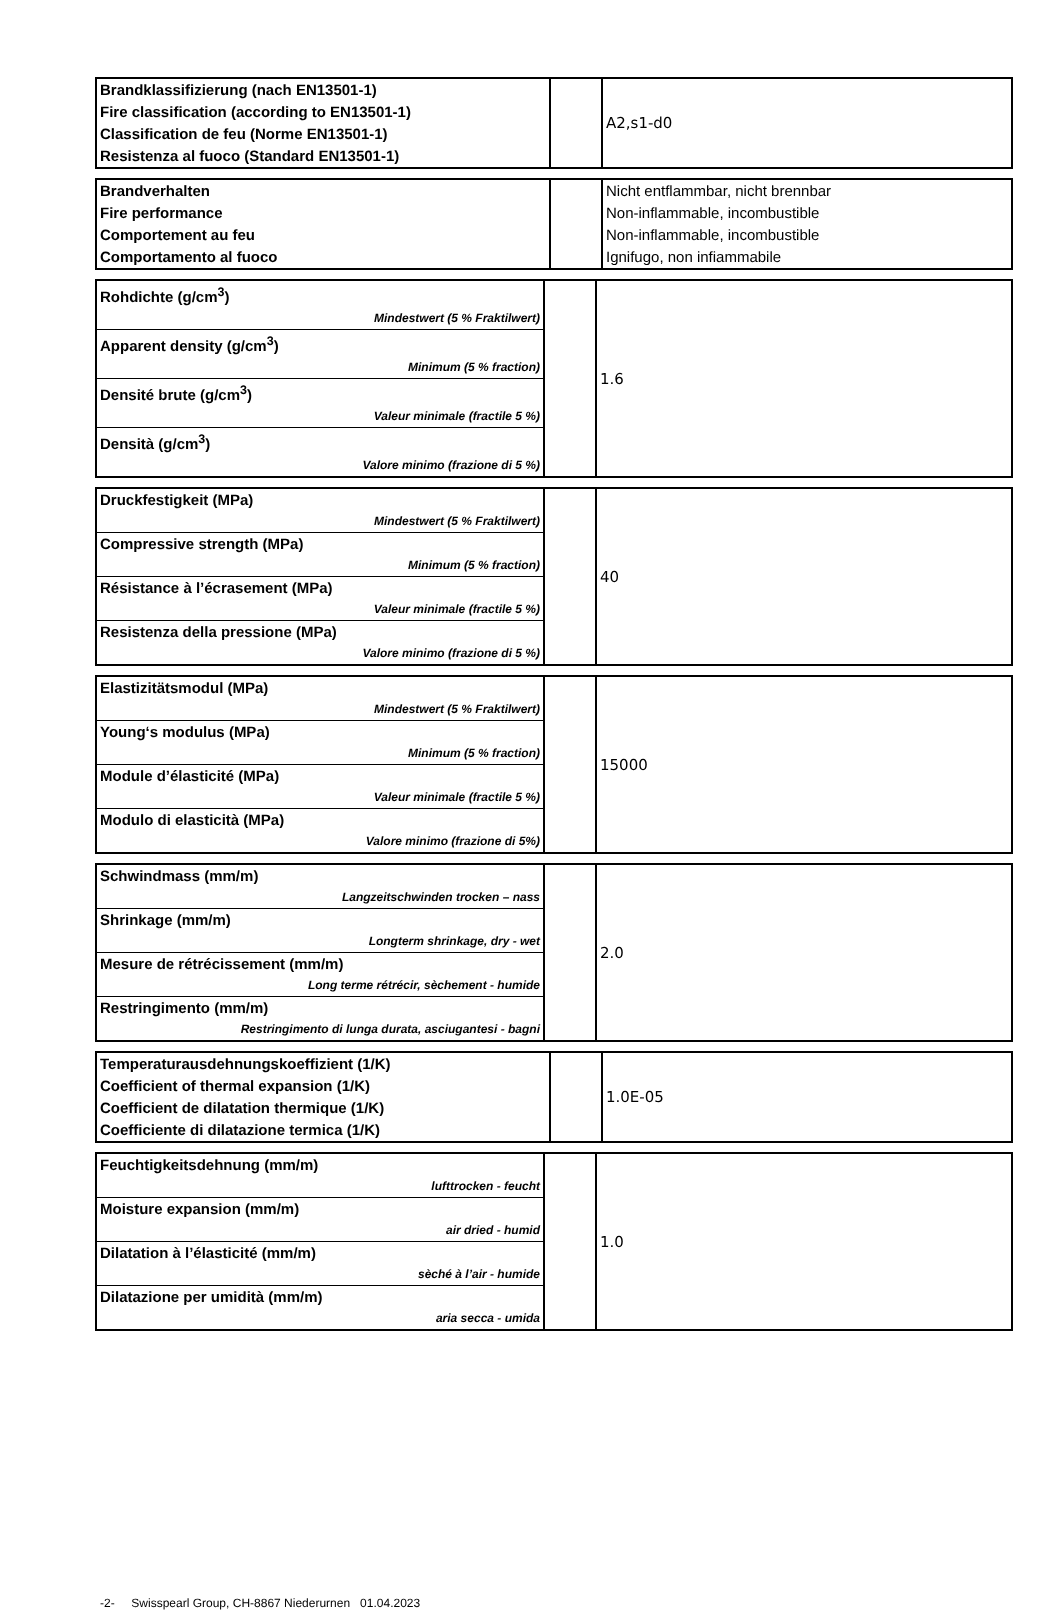| Brandklassifizierung (nach EN13501-1) Fire classification (according to EN13501-1) Classification de feu (Norme EN13501-1) Resistenza al fuoco (Standard EN13501-1) | | A2,s1-d0 |
| Brandverhalten Fire performance Comportement au feu Comportamento al fuoco | | Nicht entflammbar, nicht brennbar Non-inflammable, incombustible Non-inflammable, incombustible Ignifugo, non infiammabile |
| Rohdichte (g/cm<sup>3</sup>) Mindestwert (5 % Fraktilwert) Apparent density (g/cm<sup>3</sup>) Minimum (5 % fraction) Densité brute (g/cm<sup>3</sup>) Valeur minimale (fractile 5 %) Densità (g/cm<sup>3</sup>) Valore minimo (frazione di 5 %) | | 1.6 |
| Druckfestigkeit (MPa) Mindestwert (5 % Fraktilwert) Compressive strength (MPa) Minimum (5 % fraction) Résistance à l’écrasement (MPa) Valeur minimale (fractile 5 %) Resistenza della pressione (MPa) Valore minimo (frazione di 5 %) | | 40 |
| Elastizitätsmodul (MPa) Mindestwert (5 % Fraktilwert) Young‘s modulus (MPa) Minimum (5 % fraction) Module d’élasticité (MPa) Valeur minimale (fractile 5 %) Modulo di elasticità (MPa) Valore minimo (frazione di 5%) | | 15000 |
| Schwindmass (mm/m) Langzeitschwinden trocken – nass Shrinkage (mm/m) Longterm shrinkage, dry - wet Mesure de rétrécissement (mm/m) Long terme rétrécir, sèchement - humide Restringimento (mm/m) Restringimento di lunga durata, asciugantesi - bagni | | 2.0 |
| Temperaturausdehnungskoeffizient (1/K) Coefficient of thermal expansion (1/K) Coefficient de dilatation thermique (1/K) Coefficiente di dilatazione termica (1/K) | | 1.0E-05 |
| Feuchtigkeitsdehnung (mm/m) lufttrocken - feucht Moisture expansion (mm/m) air dried - humid Dilatation à l’élasticité (mm/m) sèché à l’air - humide Dilatazione per umidità (mm/m) aria secca - umida | | 1.0 |
-2- Swisspearl Group, CH-8867 Niederurnen 01.04.2023